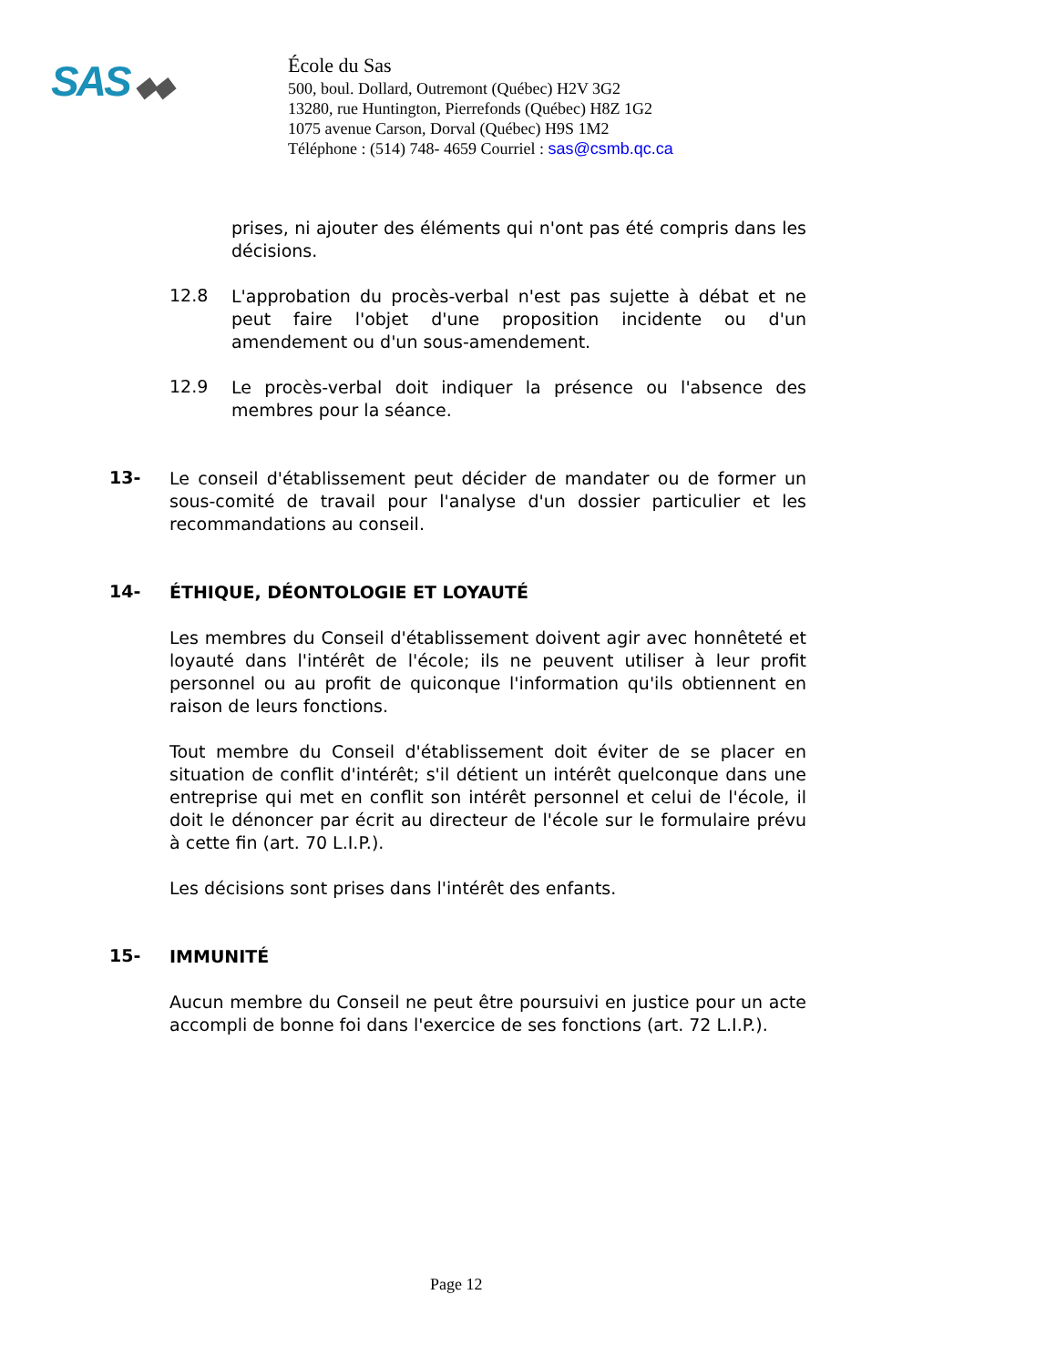SAS ◆◆
École du Sas
500, boul. Dollard, Outremont (Québec) H2V 3G2
13280, rue Huntington, Pierrefonds (Québec) H8Z 1G2
1075 avenue Carson, Dorval (Québec) H9S 1M2
Téléphone : (514) 748- 4659 Courriel : sas@csmb.qc.ca
prises, ni ajouter des éléments qui n'ont pas été compris dans les décisions.
12.8
L'approbation du procès-verbal n'est pas sujette à débat et ne peut faire l'objet d'une proposition incidente ou d'un amendement ou d'un sous-amendement.
12.9
Le procès-verbal doit indiquer la présence ou l'absence des membres pour la séance.
13-
Le conseil d'établissement peut décider de mandater ou de former un sous-comité de travail pour l'analyse d'un dossier particulier et les recommandations au conseil.
14-
ÉTHIQUE, DÉONTOLOGIE ET LOYAUTÉ
Les membres du Conseil d'établissement doivent agir avec honnêteté et loyauté dans l'intérêt de l'école; ils ne peuvent utiliser à leur profit personnel ou au profit de quiconque l'information qu'ils obtiennent en raison de leurs fonctions.
Tout membre du Conseil d'établissement doit éviter de se placer en situation de conflit d'intérêt; s'il détient un intérêt quelconque dans une entreprise qui met en conflit son intérêt personnel et celui de l'école, il doit le dénoncer par écrit au directeur de l'école sur le formulaire prévu à cette fin (art. 70 L.I.P.).
Les décisions sont prises dans l'intérêt des enfants.
15-
IMMUNITÉ
Aucun membre du Conseil ne peut être poursuivi en justice pour un acte accompli de bonne foi dans l'exercice de ses fonctions (art. 72 L.I.P.).
Page 12